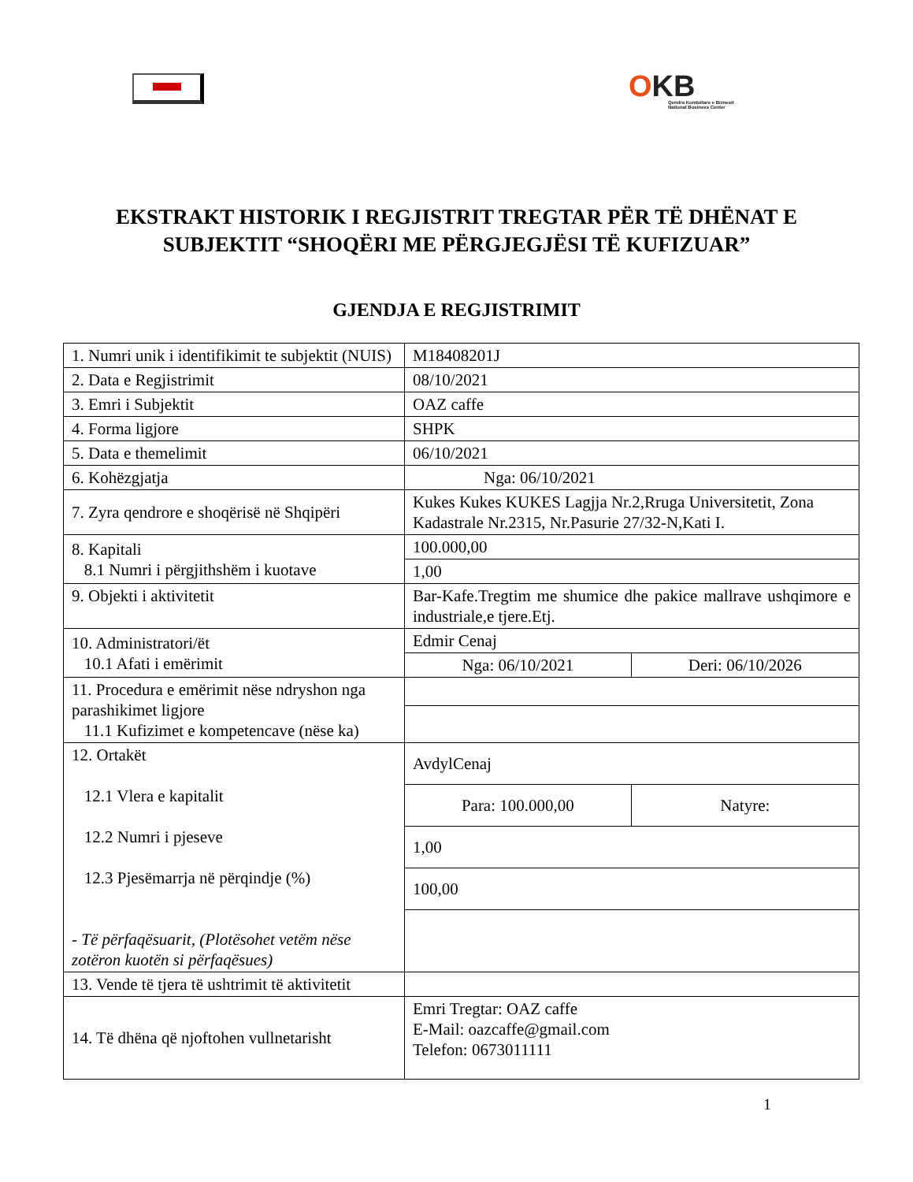OKB
Qendra Kombëtare e Biznesit
National Business Center
EKSTRAKT HISTORIK I REGJISTRIT TREGTAR PËR TË DHËNAT E SUBJEKTIT “SHOQËRI ME PËRGJEGJËSI TË KUFIZUAR”
GJENDJA E REGJISTRIMIT
| 1. Numri unik i identifikimit te subjektit (NUIS) | M18408201J | |
| 2. Data e Regjistrimit | 08/10/2021 | |
| 3. Emri i Subjektit | OAZ caffe | |
| 4. Forma ligjore | SHPK | |
| 5. Data e themelimit | 06/10/2021 | |
| 6. Kohëzgjatja | Nga: 06/10/2021 | |
| 7. Zyra qendrore e shoqërisë në Shqipëri | Kukes Kukes KUKES Lagjja Nr.2,Rruga Universitetit, Zona Kadastrale Nr.2315, Nr.Pasurie 27/32-N,Kati I. | |
| 8. Kapitali 8.1 Numri i përgjithshëm i kuotave | 100.000,00 | |
| | 1,00 | |
| 9. Objekti i aktivitetit | Bar-Kafe.Tregtim me shumice dhe pakice mallrave ushqimore e industriale,e tjere.Etj. | |
| 10. Administratori/ët 10.1 Afati i emërimit | Edmir Cenaj | |
| | Nga: 06/10/2021 | Deri: 06/10/2026 |
| 11. Procedura e emërimit nëse ndryshon nga parashikimet ligjore 11.1 Kufizimet e kompetencave (nëse ka) | | |
| 12. Ortakët 12.1 Vlera e kapitalit 12.2 Numri i pjeseve 12.3 Pjesëmarrja në përqindje (%) - Të përfaqësuarit, (Plotësohet vetëm nëse zotëron kuotën si përfaqësues) | AvdylCenaj | |
| | Para: 100.000,00 | Natyre: |
| | 1,00 | |
| | 100,00 | |
| 13. Vende të tjera të ushtrimit të aktivitetit | | |
| 14. Të dhëna që njoftohen vullnetarisht | Emri Tregtar: OAZ caffe E-Mail: oazcaffe@gmail.com Telefon: 0673011111 | |
1